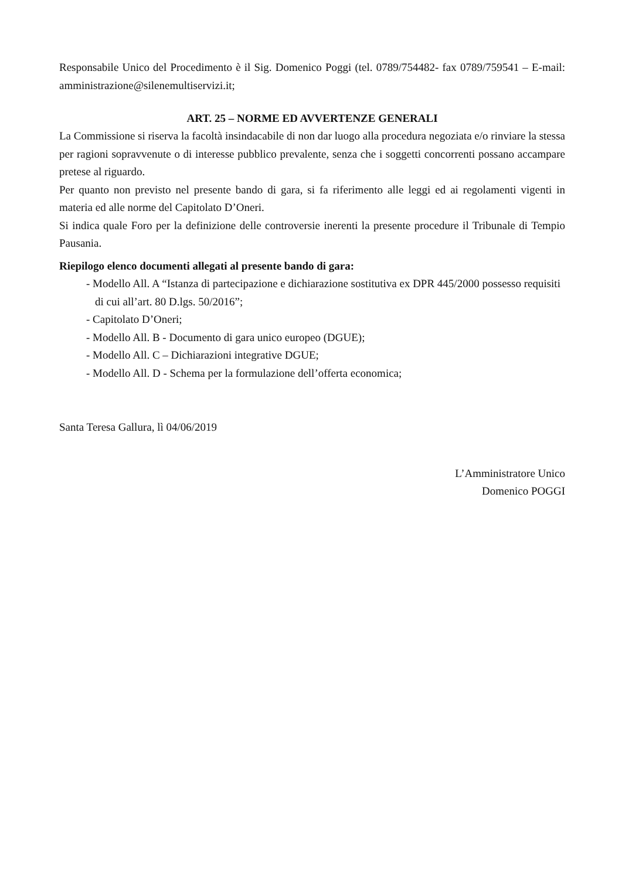Responsabile Unico del Procedimento è il Sig. Domenico Poggi (tel. 0789/754482- fax 0789/759541 – E-mail: amministrazione@silenemultiservizi.it;
ART. 25 – NORME ED AVVERTENZE GENERALI
La Commissione si riserva la facoltà insindacabile di non dar luogo alla procedura negoziata e/o rinviare la stessa per ragioni sopravvenute o di interesse pubblico prevalente, senza che i soggetti concorrenti possano accampare pretese al riguardo.
Per quanto non previsto nel presente bando di gara, si fa riferimento alle leggi ed ai regolamenti vigenti in materia ed alle norme del Capitolato D’Oneri.
Si indica quale Foro per la definizione delle controversie inerenti la presente procedure il Tribunale di Tempio Pausania.
Riepilogo elenco documenti allegati al presente bando di gara:
- Modello All. A “Istanza di partecipazione e dichiarazione sostitutiva ex DPR 445/2000 possesso requisiti di cui all’art. 80 D.lgs. 50/2016”;
- Capitolato D’Oneri;
- Modello All. B - Documento di gara unico europeo (DGUE);
- Modello All. C – Dichiarazioni integrative DGUE;
- Modello All. D - Schema per la formulazione dell’offerta economica;
Santa Teresa Gallura, lì 04/06/2019
L’Amministratore Unico
Domenico POGGI